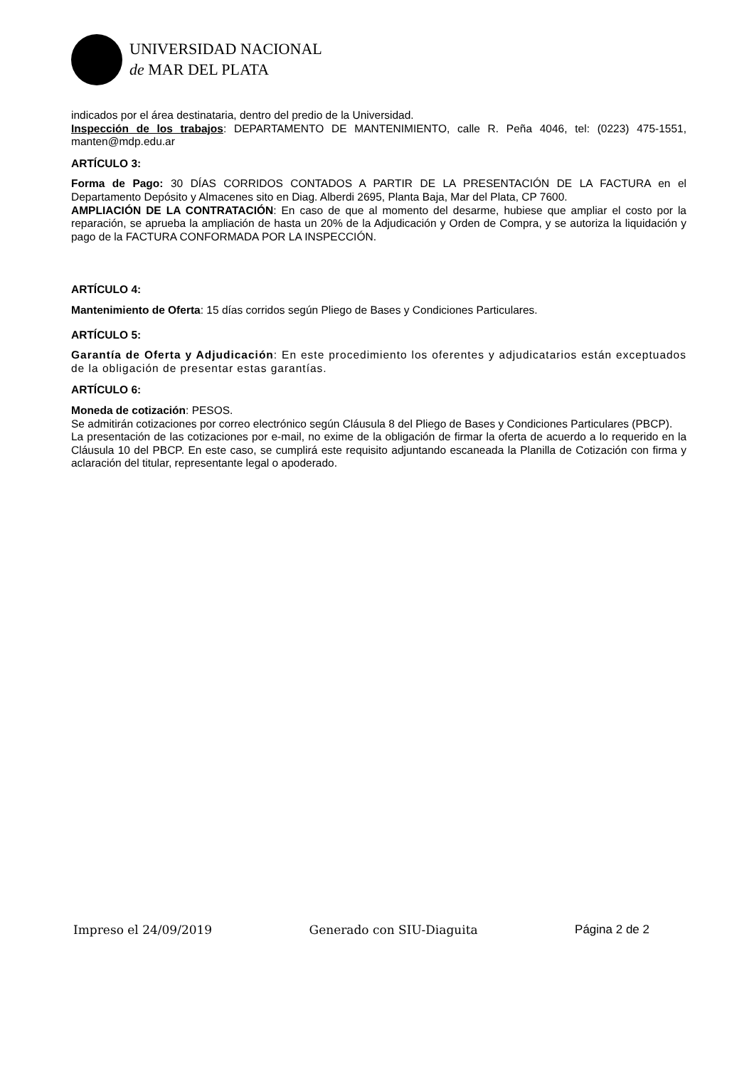UNIVERSIDAD NACIONAL
de MAR DEL PLATA
indicados por el área destinataria, dentro del predio de la Universidad.
Inspección de los trabajos: DEPARTAMENTO DE MANTENIMIENTO, calle R. Peña 4046, tel: (0223) 475-1551, manten@mdp.edu.ar
ARTÍCULO 3:
Forma de Pago: 30 DÍAS CORRIDOS CONTADOS A PARTIR DE LA PRESENTACIÓN DE LA FACTURA en el Departamento Depósito y Almacenes sito en Diag. Alberdi 2695, Planta Baja, Mar del Plata, CP 7600.
AMPLIACIÓN DE LA CONTRATACIÓN: En caso de que al momento del desarme, hubiese que ampliar el costo por la reparación, se aprueba la ampliación de hasta un 20% de la Adjudicación y Orden de Compra, y se autoriza la liquidación y pago de la FACTURA CONFORMADA POR LA INSPECCIÓN.
ARTÍCULO 4:
Mantenimiento de Oferta: 15 días corridos según Pliego de Bases y Condiciones Particulares.
ARTÍCULO 5:
Garantía de Oferta y Adjudicación: En este procedimiento los oferentes y adjudicatarios están exceptuados de la obligación de presentar estas garantías.
ARTÍCULO 6:
Moneda de cotización: PESOS.
Se admitirán cotizaciones por correo electrónico según Cláusula 8 del Pliego de Bases y Condiciones Particulares (PBCP).
La presentación de las cotizaciones por e-mail, no exime de la obligación de firmar la oferta de acuerdo a lo requerido en la Cláusula 10 del PBCP. En este caso, se cumplirá este requisito adjuntando escaneada la Planilla de Cotización con firma y aclaración del titular, representante legal o apoderado.
Impreso el 24/09/2019 Generado con SIU-Diaguita Página 2 de 2